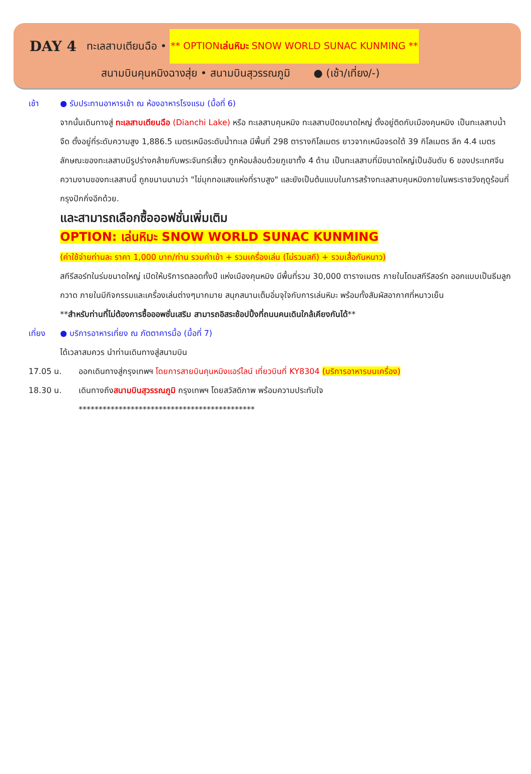DAY 4 ทะเลสาบเตียนฉือ • ** OPTIONเล่นหิมะ SNOW WORLD SUNAC KUNMING **
สนามบินคุนหมิงฉางสุ่ย • สนามบินสุวรรณภูมิ ● (เช้า/เที่ยง/-)
เช้า ● รับประทานอาหารเช้า ณ ห้องอาหารโรงแรม (มื้อที่ 6)
จากนั้นเดินทางสู่ ทะเลสาบเตียนฉือ (Dianchi Lake) หรือ ทะเลสาบคุนหมิง ทะเลสาบปิดขนาดใหญ่ ตั้งอยู่ติดกับเมืองคุนหมิง เป็นทะเลสาบน้ำจืด ตั้งอยู่ที่ระดับความสูง 1,886.5 เมตรเหนือระดับน้ำทะเล มีพื้นที่ 298 ตารางกิโลเมตร ยาวจากเหนือจรดใต้ 39 กิโลเมตร ลึก 4.4 เมตร ลักษณะของทะเลสาบมีรูปร่างคล้ายกับพระจันทร์เสี้ยว ถูกห้อมล้อมด้วยภูเขาทั้ง 4 ด้าน เป็นทะเลสาบที่มีขนาดใหญ่เป็นอันดับ 6 ของประเทศจีน ความงามของทะเลสาบนี้ ถูกขนานนามว่า "ไข่มุกทอแสงแห่งที่ราบสูง" และยังเป็นต้นแบบในการสร้างทะเลสาบคุนหมิงภายในพระราชวังฤดูร้อนที่กรุงปักกิ่งอีกด้วย.
และสามารถเลือกซื้อออฟชั่นเพิ่มเติม
OPTION: เล่นหิมะ SNOW WORLD SUNAC KUNMING
(ค่าใช้จ่ายท่านละ ราคา 1,000 บาท/ท่าน รวมค่าเข้า + รวมเครื่องเล่น (ไม่รวมสกี) + รวมเสื้อกันหนาว)
สกีรีสอร์ทในร่มขนาดใหญ่ เปิดให้บริการตลอดทั้งปี แห่งเมืองคุนหมิง มีพื้นที่รวม 30,000 ตารางเมตร ภายในโดมสกีรีสอร์ท ออกแบบเป็นธีมลูกกวาด ภายในมีกิจกรรมและเครื่องเล่นต่างๆมากมาย สนุกสนานเต็มอิ่มจุใจกับการเล่นหิมะ พร้อมทั้งสัมผัสอากาศที่หนาวเย็น
**สำหรับท่านที่ไม่ต้องการซื้อออพชั่นเสริม สามารถอิสระช้อปปิ้งที่ถนนคนเดินใกล้เคียงกันได้**
เที่ยง ● บริการอาหารเที่ยง ณ ภัตตาคารมื้อ (มื้อที่ 7)
ได้เวลาสมควร นำท่านเดินทางสู่สนามบิน
17.05 น. ออกเดินทางสู่กรุงเทพฯ โดยการสายบินคุนหมิงแอร์ไลน์ เที่ยวบินที่ KY8304 (บริการอาหารบนเครื่อง)
18.30 น. เดินทางถึงสนามบินสุวรรณภูมิ กรุงเทพฯ โดยสวัสดิภาพ พร้อมความประทับใจ
********************************************